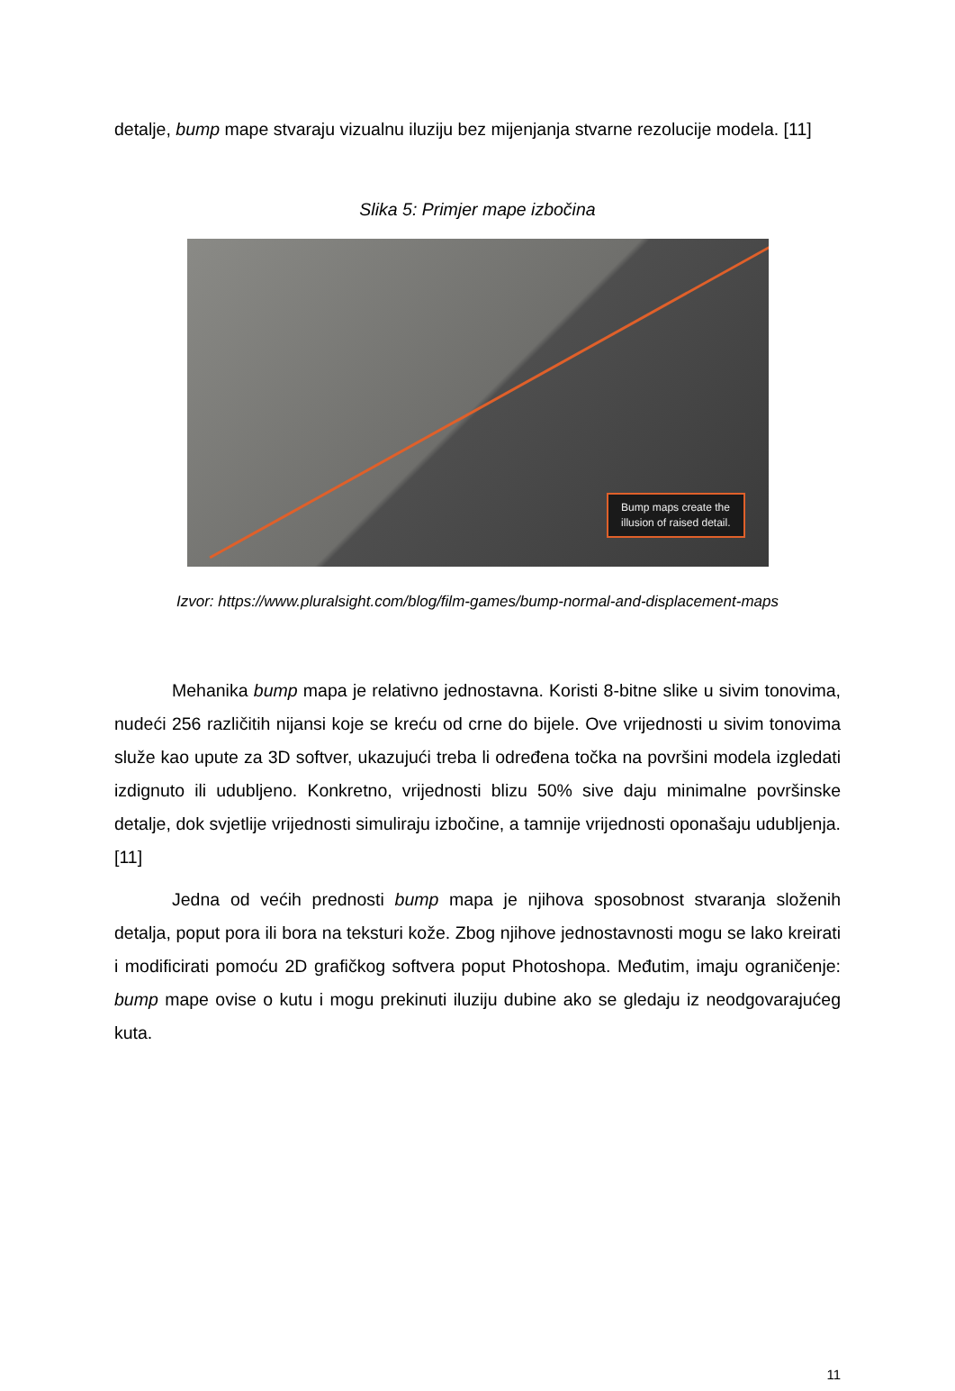detalje, bump mape stvaraju vizualnu iluziju bez mijenjanja stvarne rezolucije modela. [11]
Slika 5: Primjer mape izbočina
Bump maps create the
illusion of raised detail.
Izvor: https://www.pluralsight.com/blog/film-games/bump-normal-and-displacement-maps
Mehanika bump mapa je relativno jednostavna. Koristi 8-bitne slike u sivim tonovima, nudeći 256 različitih nijansi koje se kreću od crne do bijele. Ove vrijednosti u sivim tonovima služe kao upute za 3D softver, ukazujući treba li određena točka na površini modela izgledati izdignuto ili udubljeno. Konkretno, vrijednosti blizu 50% sive daju minimalne površinske detalje, dok svjetlije vrijednosti simuliraju izbočine, a tamnije vrijednosti oponašaju udubljenja. [11]
Jedna od većih prednosti bump mapa je njihova sposobnost stvaranja složenih detalja, poput pora ili bora na teksturi kože. Zbog njihove jednostavnosti mogu se lako kreirati i modificirati pomoću 2D grafičkog softvera poput Photoshopa. Međutim, imaju ograničenje: bump mape ovise o kutu i mogu prekinuti iluziju dubine ako se gledaju iz neodgovarajućeg kuta.
11